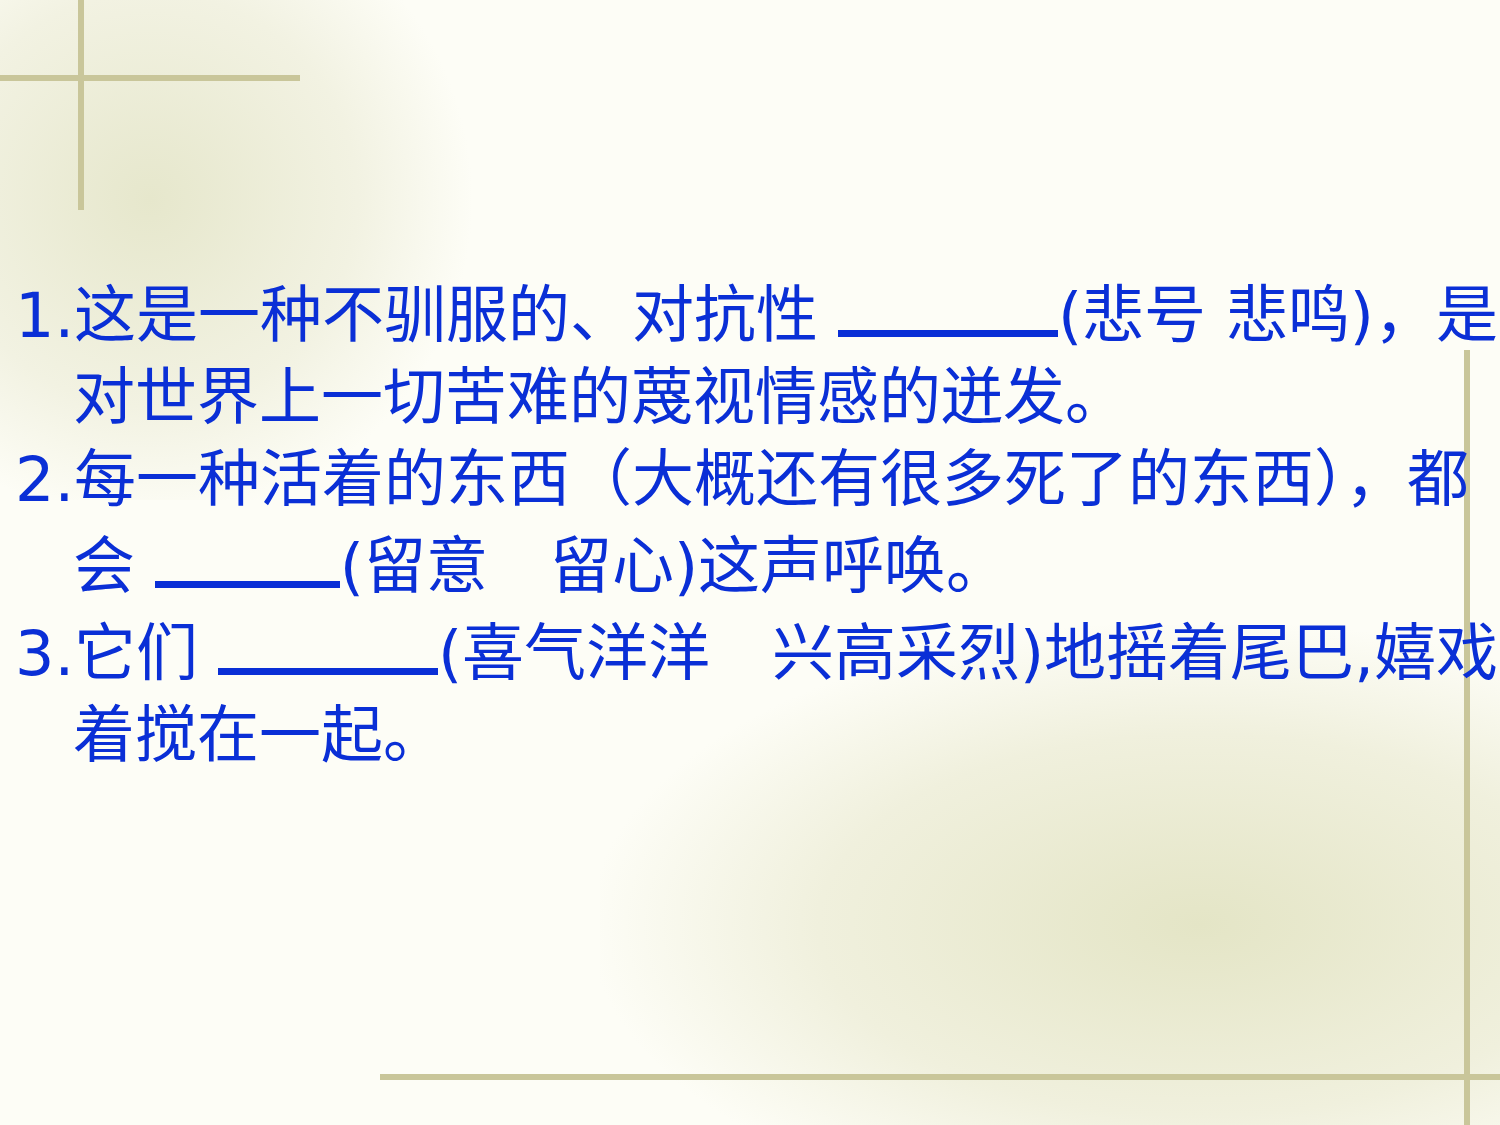1.这是一种不驯服的、对抗性 (悲号 悲鸣)，是对世界上一切苦难的蔑视情感的迸发。
2.每一种活着的东西（大概还有很多死了的东西），都会 (留意　留心)这声呼唤。
3.它们 (喜气洋洋　兴高采烈)地摇着尾巴,嬉戏着搅在一起。